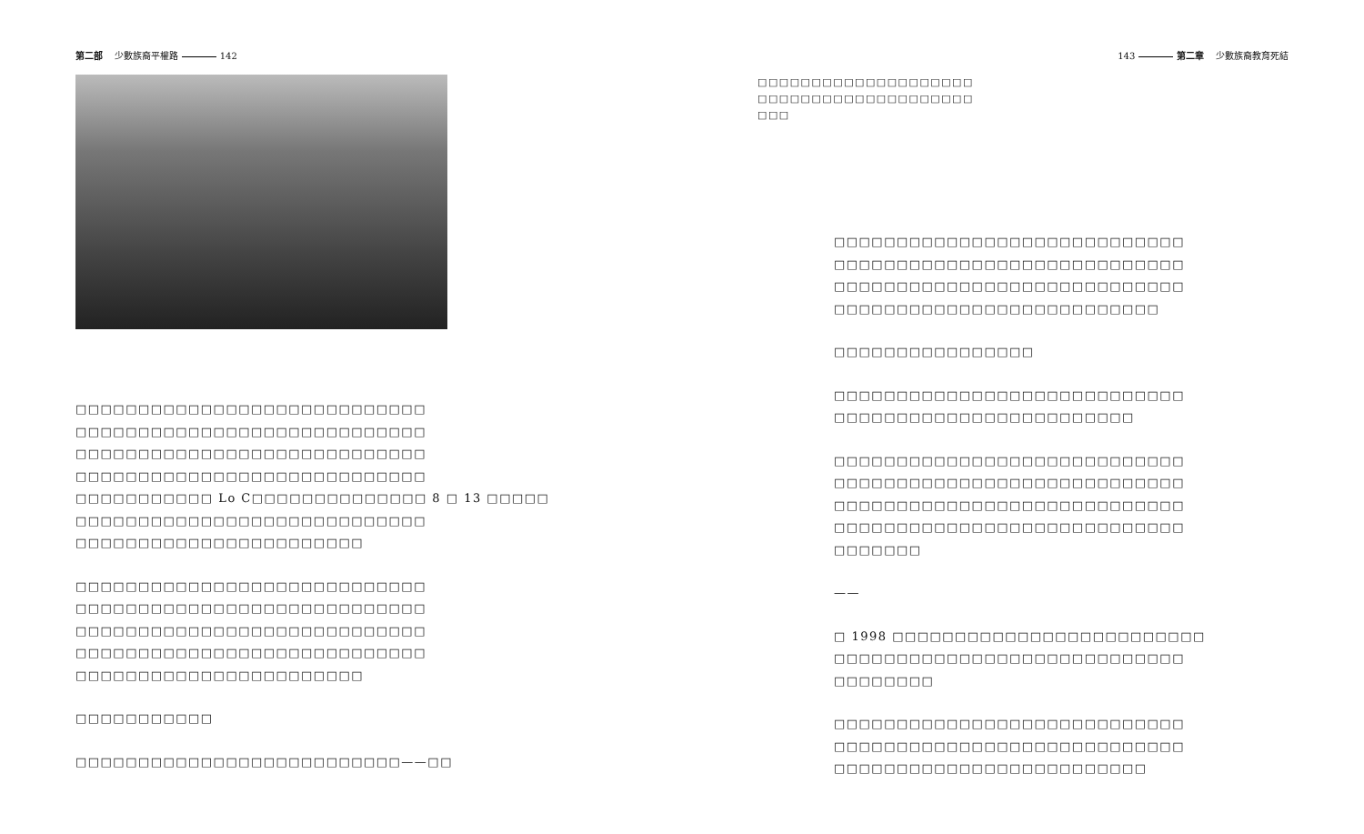第二部 少數族裔平權路 142
□□□□□□□□□□□□□□□□□□□□□□□□□□□□
□□□□□□□□□□□□□□□□□□□□□□□□□□□□
□□□□□□□□□□□□□□□□□□□□□□□□□□□□
□□□□□□□□□□□□□□□□□□□□□□□□□□□□
□□□□□□□□□□□ Lo C□□□□□□□□□□□□□□ 8 □ 13 □□□□□
□□□□□□□□□□□□□□□□□□□□□□□□□□□□
□□□□□□□□□□□□□□□□□□□□□□□
□□□□□□□□□□□□□□□□□□□□□□□□□□□□
□□□□□□□□□□□□□□□□□□□□□□□□□□□□
□□□□□□□□□□□□□□□□□□□□□□□□□□□□
□□□□□□□□□□□□□□□□□□□□□□□□□□□□
□□□□□□□□□□□□□□□□□□□□□□□
□□□□□□□□□□□
□□□□□□□□□□□□□□□□□□□□□□□□□□——□□
143 第二章 少數族裔教育死結
□□□□□□□□□□□□□□□□□□□□
□□□□□□□□□□□□□□□□□□□□
□□□
□□□□□□□□□□□□□□□□□□□□□□□□□□□□
□□□□□□□□□□□□□□□□□□□□□□□□□□□□
□□□□□□□□□□□□□□□□□□□□□□□□□□□□
□□□□□□□□□□□□□□□□□□□□□□□□□□
□□□□□□□□□□□□□□□□
□□□□□□□□□□□□□□□□□□□□□□□□□□□□
□□□□□□□□□□□□□□□□□□□□□□□□
□□□□□□□□□□□□□□□□□□□□□□□□□□□□
□□□□□□□□□□□□□□□□□□□□□□□□□□□□
□□□□□□□□□□□□□□□□□□□□□□□□□□□□
□□□□□□□□□□□□□□□□□□□□□□□□□□□□
□□□□□□□
——
□ 1998 □□□□□□□□□□□□□□□□□□□□□□□□□
□□□□□□□□□□□□□□□□□□□□□□□□□□□□
□□□□□□□□
□□□□□□□□□□□□□□□□□□□□□□□□□□□□
□□□□□□□□□□□□□□□□□□□□□□□□□□□□
□□□□□□□□□□□□□□□□□□□□□□□□□